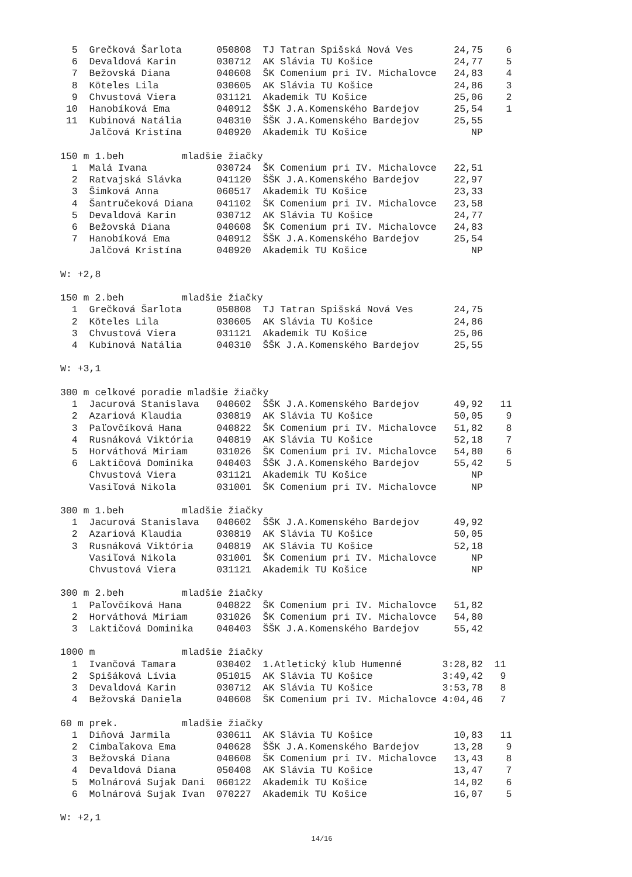5  Grečková Šarlota      050808  TJ Tatran Spišská Nová Ves       24,75    6
  6  Devaldová Karin       030712  AK Slávia TU Košice              24,77    5
  7  Bežovská Diana        040608  ŠK Comenium pri IV. Michalovce   24,83    4
  8  Köteles Lila          030605  AK Slávia TU Košice              24,86    3
  9  Chvustová Viera       031121  Akademik TU Košice               25,06    2
 10  Hanobíková Ema        040912  ŠŠK J.A.Komenského Bardejov      25,54    1
 11  Kubinová Natália      040310  ŠŠK J.A.Komenského Bardejov      25,55
     Jalčová Kristína      040920  Akademik TU Košice                  NP

150 m 1.beh          mladšie žiačky
  1  Malá Ivana            030724  ŠK Comenium pri IV. Michalovce   22,51
  2  Ratvajská Slávka      041120  ŠŠK J.A.Komenského Bardejov      22,97
  3  Šimková Anna          060517  Akademik TU Košice               23,33
  4  Šantručeková Diana    041102  ŠK Comenium pri IV. Michalovce   23,58
  5  Devaldová Karin       030712  AK Slávia TU Košice              24,77
  6  Bežovská Diana        040608  ŠK Comenium pri IV. Michalovce   24,83
  7  Hanobíková Ema        040912  ŠŠK J.A.Komenského Bardejov      25,54
     Jalčová Kristína      040920  Akademik TU Košice                  NP

W: +2,8

150 m 2.beh          mladšie žiačky
  1  Grečková Šarlota      050808  TJ Tatran Spišská Nová Ves       24,75
  2  Köteles Lila          030605  AK Slávia TU Košice              24,86
  3  Chvustová Viera       031121  Akademik TU Košice               25,06
  4  Kubinová Natália      040310  ŠŠK J.A.Komenského Bardejov      25,55

W: +3,1

300 m celkové poradie mladšie žiačky
  1  Jacurová Stanislava   040602  ŠŠK J.A.Komenského Bardejov      49,92   11
  2  Azariová Klaudia      030819  AK Slávia TU Košice              50,05    9
  3  Paľovčíková Hana      040822  ŠK Comenium pri IV. Michalovce   51,82    8
  4  Rusnáková Viktória    040819  AK Slávia TU Košice              52,18    7
  5  Horváthová Miriam     031026  ŠK Comenium pri IV. Michalovce   54,80    6
  6  Laktičová Dominika    040403  ŠŠK J.A.Komenského Bardejov      55,42    5
     Chvustová Viera       031121  Akademik TU Košice                  NP
     Vasiľová Nikola       031001  ŠK Comenium pri IV. Michalovce      NP

300 m 1.beh          mladšie žiačky
  1  Jacurová Stanislava   040602  ŠŠK J.A.Komenského Bardejov      49,92
  2  Azariová Klaudia      030819  AK Slávia TU Košice              50,05
  3  Rusnáková Viktória    040819  AK Slávia TU Košice              52,18
     Vasiľová Nikola       031001  ŠK Comenium pri IV. Michalovce      NP
     Chvustová Viera       031121  Akademik TU Košice                  NP

300 m 2.beh          mladšie žiačky
  1  Paľovčíková Hana      040822  ŠK Comenium pri IV. Michalovce   51,82
  2  Horváthová Miriam     031026  ŠK Comenium pri IV. Michalovce   54,80
  3  Laktičová Dominika    040403  ŠŠK J.A.Komenského Bardejov      55,42

1000 m               mladšie žiačky
  1  Ivančová Tamara       030402  1.Atletický klub Humenné       3:28,82  11
  2  Spišáková Lívia       051015  AK Slávia TU Košice            3:49,42   9
  3  Devaldová Karin       030712  AK Slávia TU Košice            3:53,78   8
  4  Bežovská Daniela      040608  ŠK Comenium pri IV. Michalovce 4:04,46   7

60 m prek.           mladšie žiačky
  1  Diňová Jarmila        030611  AK Slávia TU Košice              10,83   11
  2  Cimbaľakova Ema       040628  ŠŠK J.A.Komenského Bardejov      13,28    9
  3  Bežovská Diana        040608  ŠK Comenium pri IV. Michalovce   13,43    8
  4  Devaldová Diana       050408  AK Slávia TU Košice              13,47    7
  5  Molnárová Sujak Dani  060122  Akademik TU Košice               14,02    6
  6  Molnárová Sujak Ivan  070227  Akademik TU Košice               16,07    5

W: +2,1
14/16